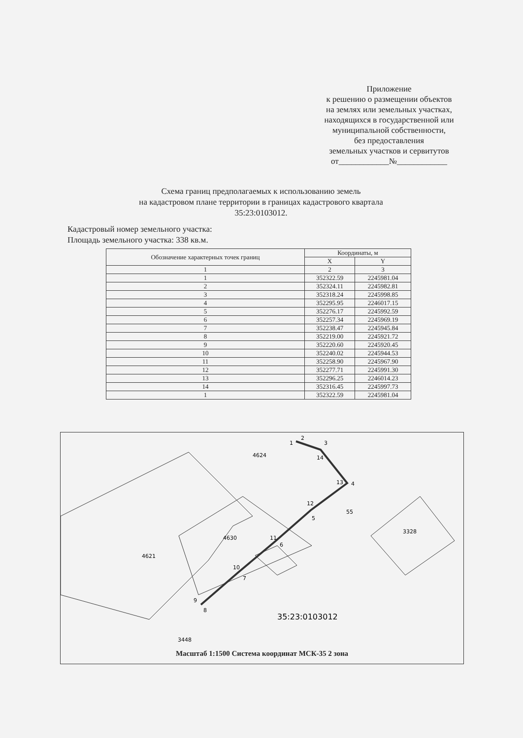Приложение
к решению о размещении объектов
на землях или земельных участках,
находящихся в государственной или
муниципальной собственности,
без предоставления
земельных участков и сервитутов
от____________№____________
Схема границ предполагаемых к использованию земель
на кадастровом плане территории в границах кадастрового квартала
35:23:0103012.
Кадастровый номер земельного участка:
Площадь земельного участка: 338 кв.м.
| Обозначение характерных точек границ | Координаты, м | |
| --- | --- | --- |
| | X | Y |
| 1 | 2 | 3 |
| 1 | 352322.59 | 2245981.04 |
| 2 | 352324.11 | 2245982.81 |
| 3 | 352318.24 | 2245998.85 |
| 4 | 352295.95 | 2246017.15 |
| 5 | 352276.17 | 2245992.59 |
| 6 | 352257.34 | 2245969.19 |
| 7 | 352238.47 | 2245945.84 |
| 8 | 352219.00 | 2245921.72 |
| 9 | 352220.60 | 2245920.45 |
| 10 | 352240.02 | 2245944.53 |
| 11 | 352258.90 | 2245967.90 |
| 12 | 352277.71 | 2245991.30 |
| 13 | 352296.25 | 2246014.23 |
| 14 | 352316.45 | 2245997.73 |
| 1 | 352322.59 | 2245981.04 |
1
2
3
14
13
4
12
5
11
6
10
7
9
8
4624
55
3328
4630
4621
3448
35:23:0103012
Масштаб 1:1500 Система координат МСК-35 2 зона